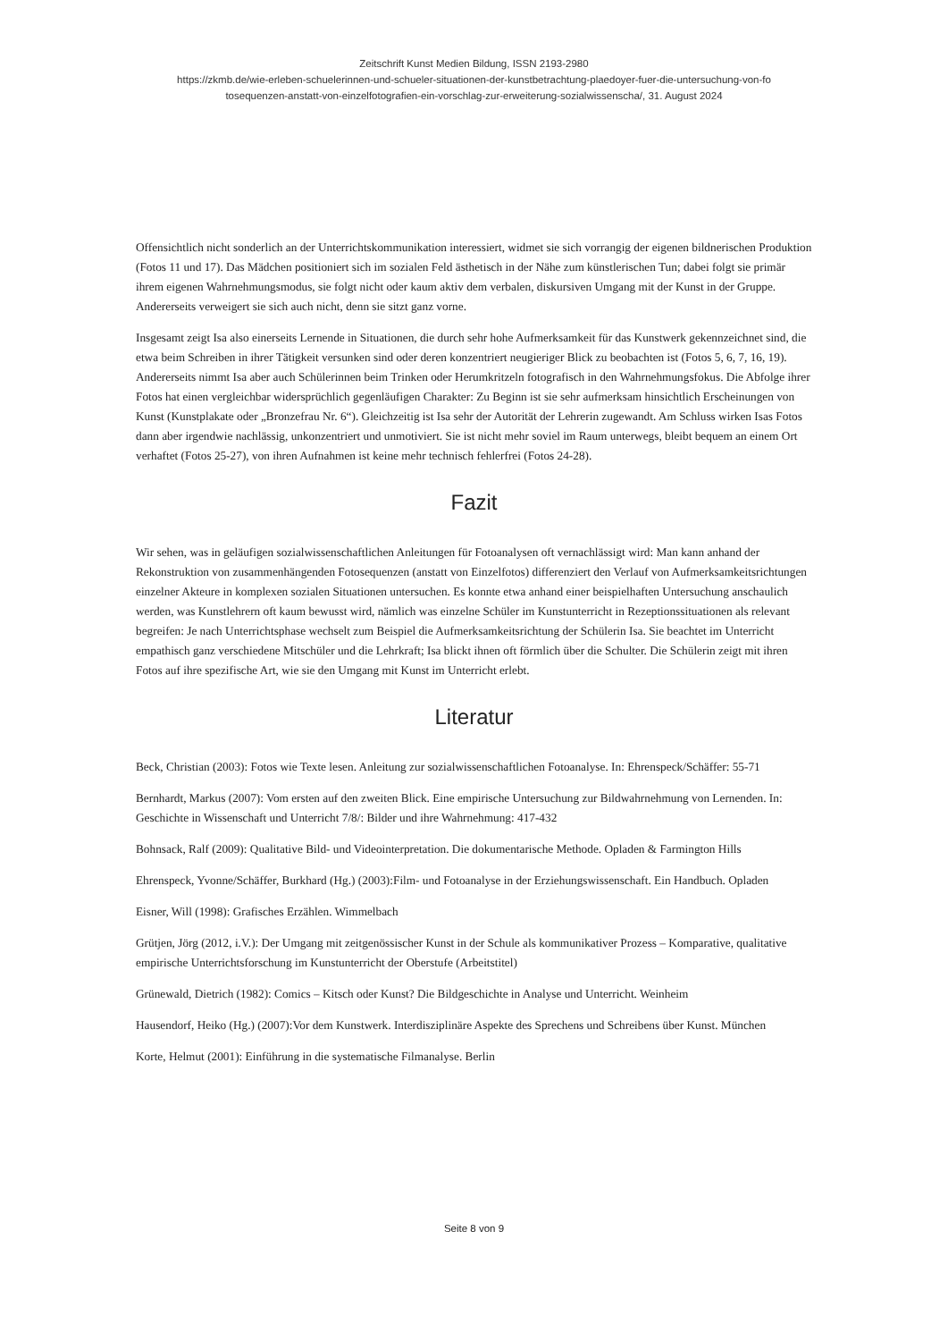Zeitschrift Kunst Medien Bildung, ISSN 2193-2980
https://zkmb.de/wie-erleben-schuelerinnen-und-schueler-situationen-der-kunstbetrachtung-plaedoyer-fuer-die-untersuchung-von-fo
tosequenzen-anstatt-von-einzelfotografien-ein-vorschlag-zur-erweiterung-sozialwissenscha/, 31. August 2024
Offensichtlich nicht sonderlich an der Unterrichtskommunikation interessiert, widmet sie sich vorrangig der eigenen bildnerischen Produktion (Fotos 11 und 17). Das Mädchen positioniert sich im sozialen Feld ästhetisch in der Nähe zum künstlerischen Tun; dabei folgt sie primär ihrem eigenen Wahrnehmungsmodus, sie folgt nicht oder kaum aktiv dem verbalen, diskursiven Umgang mit der Kunst in der Gruppe. Andererseits verweigert sie sich auch nicht, denn sie sitzt ganz vorne.
Insgesamt zeigt Isa also einerseits Lernende in Situationen, die durch sehr hohe Aufmerksamkeit für das Kunstwerk gekennzeichnet sind, die etwa beim Schreiben in ihrer Tätigkeit versunken sind oder deren konzentriert neugieriger Blick zu beobachten ist (Fotos 5, 6, 7, 16, 19). Andererseits nimmt Isa aber auch Schülerinnen beim Trinken oder Herumkritzeln fotografisch in den Wahrnehmungsfokus. Die Abfolge ihrer Fotos hat einen vergleichbar widersprüchlich gegenläufigen Charakter: Zu Beginn ist sie sehr aufmerksam hinsichtlich Erscheinungen von Kunst (Kunstplakate oder „Bronzefrau Nr. 6“). Gleichzeitig ist Isa sehr der Autorität der Lehrerin zugewandt. Am Schluss wirken Isas Fotos dann aber irgendwie nachlässig, unkonzentriert und unmotiviert. Sie ist nicht mehr soviel im Raum unterwegs, bleibt bequem an einem Ort verhaftet (Fotos 25-27), von ihren Aufnahmen ist keine mehr technisch fehlerfrei (Fotos 24-28).
Fazit
Wir sehen, was in geläufigen sozialwissenschaftlichen Anleitungen für Fotoanalysen oft vernachlässigt wird: Man kann anhand der Rekonstruktion von zusammenhängenden Fotosequenzen (anstatt von Einzelfotos) differenziert den Verlauf von Aufmerksamkeitsrichtungen einzelner Akteure in komplexen sozialen Situationen untersuchen. Es konnte etwa anhand einer beispielhaften Untersuchung anschaulich werden, was Kunstlehrern oft kaum bewusst wird, nämlich was einzelne Schüler im Kunstunterricht in Rezeptionssituationen als relevant begreifen: Je nach Unterrichtsphase wechselt zum Beispiel die Aufmerksamkeitsrichtung der Schülerin Isa. Sie beachtet im Unterricht empathisch ganz verschiedene Mitschüler und die Lehrkraft; Isa blickt ihnen oft förmlich über die Schulter. Die Schülerin zeigt mit ihren Fotos auf ihre spezifische Art, wie sie den Umgang mit Kunst im Unterricht erlebt.
Literatur
Beck, Christian (2003): Fotos wie Texte lesen. Anleitung zur sozialwissenschaftlichen Fotoanalyse. In: Ehrenspeck/Schäffer: 55-71
Bernhardt, Markus (2007): Vom ersten auf den zweiten Blick. Eine empirische Untersuchung zur Bildwahrnehmung von Lernenden. In: Geschichte in Wissenschaft und Unterricht 7/8/: Bilder und ihre Wahrnehmung: 417-432
Bohnsack, Ralf (2009): Qualitative Bild- und Videointerpretation. Die dokumentarische Methode. Opladen & Farmington Hills
Ehrenspeck, Yvonne/Schäffer, Burkhard (Hg.) (2003):Film- und Fotoanalyse in der Erziehungswissenschaft. Ein Handbuch. Opladen
Eisner, Will (1998): Grafisches Erzählen. Wimmelbach
Grütjen, Jörg (2012, i.V.): Der Umgang mit zeitgenössischer Kunst in der Schule als kommunikativer Prozess – Komparative, qualitative empirische Unterrichtsforschung im Kunstunterricht der Oberstufe (Arbeitstitel)
Grünewald, Dietrich (1982): Comics – Kitsch oder Kunst? Die Bildgeschichte in Analyse und Unterricht. Weinheim
Hausendorf, Heiko (Hg.) (2007):Vor dem Kunstwerk. Interdisziplinäre Aspekte des Sprechens und Schreibens über Kunst. München
Korte, Helmut (2001): Einführung in die systematische Filmanalyse. Berlin
Seite 8 von 9